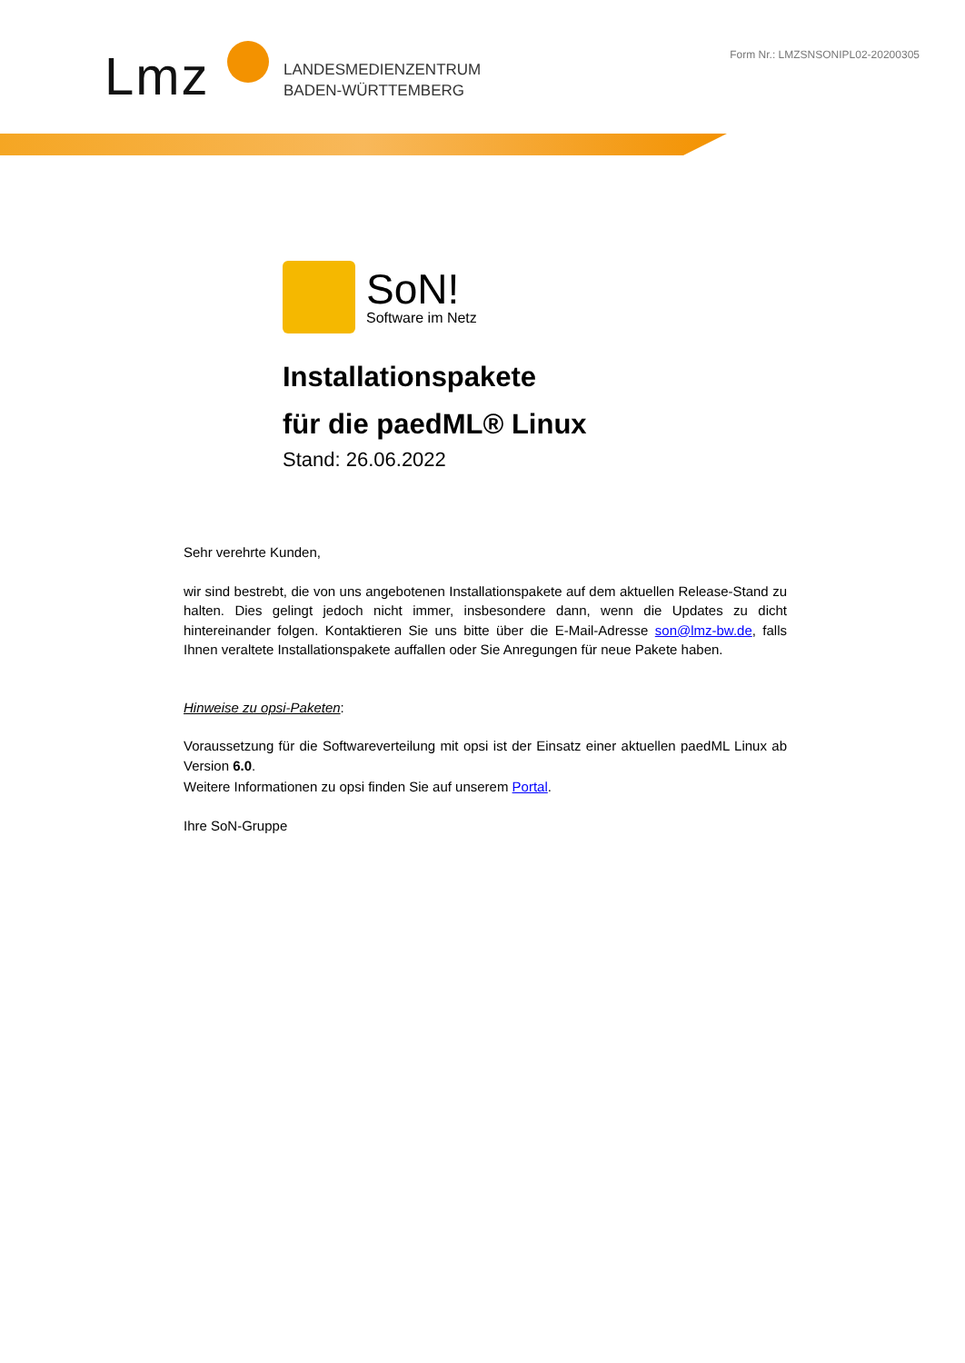Lmz
LANDESMEDIENZENTRUM
BADEN-WÜRTTEMBERG
Form Nr.: LMZSNSONIPL02-20200305
SoN!
Software im Netz
Installationspakete
für die paedML® Linux
Stand: 26.06.2022
Sehr verehrte Kunden,
wir sind bestrebt, die von uns angebotenen Installationspakete auf dem aktuellen Release-Stand zu halten. Dies gelingt jedoch nicht immer, insbesondere dann, wenn die Updates zu dicht hintereinander folgen. Kontaktieren Sie uns bitte über die E-Mail-Adresse son@lmz-bw.de, falls Ihnen veraltete Installationspakete auffallen oder Sie Anregungen für neue Pakete haben.
Hinweise zu opsi-Paketen:
Voraussetzung für die Softwareverteilung mit opsi ist der Einsatz einer aktuellen paedML Linux ab Version 6.0.
Weitere Informationen zu opsi finden Sie auf unserem Portal.
Ihre SoN-Gruppe